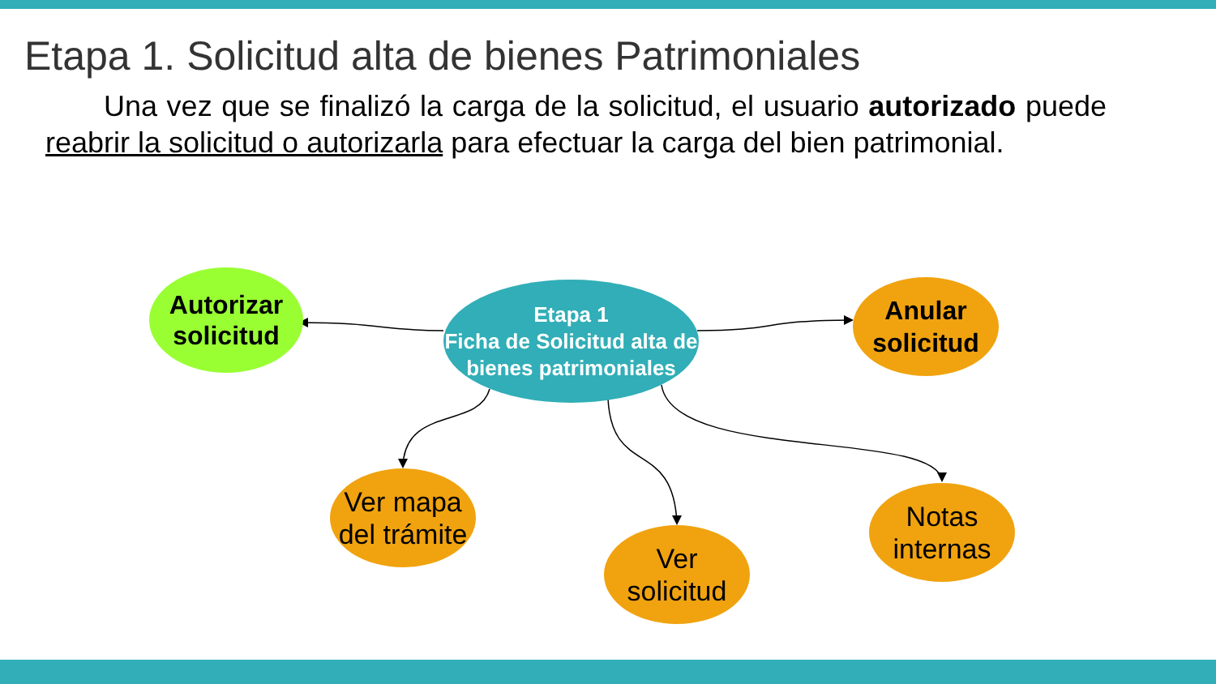Etapa 1. Solicitud alta de bienes Patrimoniales
Una vez que se finalizó la carga de la solicitud, el usuario autorizado puede reabrir la solicitud o autorizarla para efectuar la carga del bien patrimonial.
Autorizar
solicitud
Etapa 1
Ficha de Solicitud alta de bienes patrimoniales
Anular
solicitud
Ver mapa
del trámite
Ver
solicitud
Notas
internas